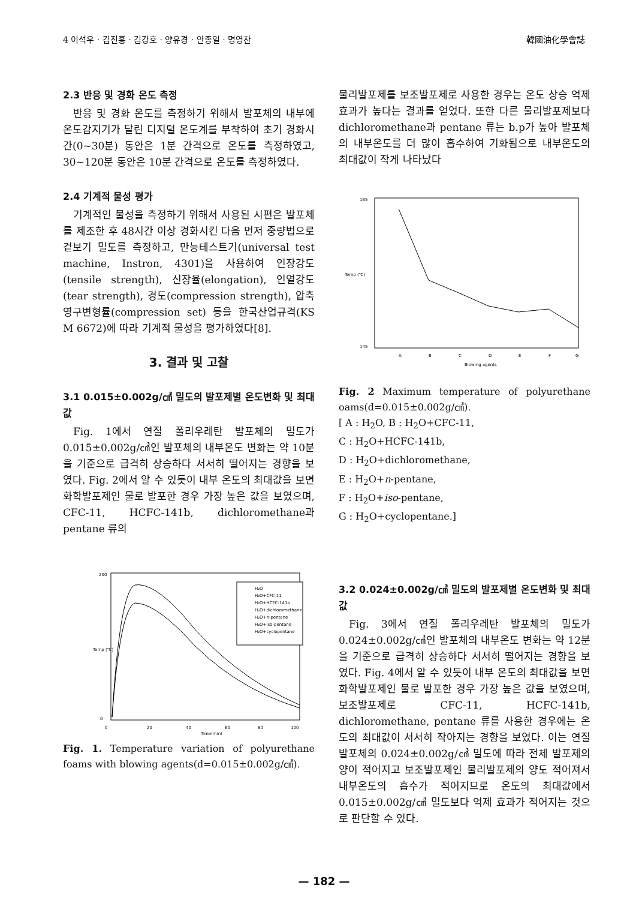4 이석우 · 김진홍 · 김강호 · 양유경 · 안종일 · 명영찬 韓國油化學會誌
2.3 반응 및 경화 온도 측정
반응 및 경화 온도를 측정하기 위해서 발포체의 내부에 온도감지기가 달린 디지털 온도계를 부착하여 초기 경화시간(0~30분) 동안은 1분 간격으로 온도를 측정하였고, 30~120분 동안은 10분 간격으로 온도를 측정하였다.
2.4 기계적 물성 평가
기계적인 물성을 측정하기 위해서 사용된 시편은 발포체를 제조한 후 48시간 이상 경화시킨 다음 먼저 중량법으로 겉보기 밀도를 측정하고, 만능테스트기(universal test machine, Instron, 4301)을 사용하여 인장강도(tensile strength), 신장율(elongation), 인열강도(tear strength), 경도(compression strength), 압축영구변형률(compression set) 등을 한국산업규격(KS M 6672)에 따라 기계적 물성을 평가하였다[8].
3. 결과 및 고찰
3.1 0.015±0.002g/㎤ 밀도의 발포제별 온도변화 및 최대값
Fig. 1에서 연질 폴리우레탄 발포체의 밀도가 0.015±0.002g/㎤인 발포체의 내부온도 변화는 약 10분을 기준으로 급격히 상승하다 서서히 떨어지는 경향을 보였다. Fig. 2에서 알 수 있듯이 내부 온도의 최대값을 보면 화학발포제인 물로 발포한 경우 가장 높은 값을 보였으며, CFC-11, HCFC-141b, dichloromethane과 pentane 류의
200
0
0
20
40
60
80
100
Time(min)
H₂O
H₂O+CFC-11
H₂O+HCFC-141b
H₂O+dichloromethane
H₂O+n-pentane
H₂O+iso-pentane
H₂O+cyclopentane
Temp (℃)
Fig. 1. Temperature variation of polyurethane foams with blowing agents(d=0.015±0.002g/㎤).
물리발포제를 보조발포제로 사용한 경우는 온도 상승 억제 효과가 높다는 결과를 얻었다. 또한 다른 물리발포제보다 dichloromethane과 pentane 류는 b.p가 높아 발포체의 내부온도를 더 많이 흡수하여 기화됨으로 내부온도의 최대값이 작게 나타났다
185
145
Temp (℃)
A
B
C
D
E
F
G
Blowing agents
Fig. 2 Maximum temperature of polyurethane oams(d=0.015±0.002g/㎤).
[ A : H<sub>2</sub>O, B : H<sub>2</sub>O+CFC-11,
C : H<sub>2</sub>O+HCFC-141b,
D : H<sub>2</sub>O+dichloromethane,
E : H<sub>2</sub>O+n-pentane,
F : H<sub>2</sub>O+iso-pentane,
G : H<sub>2</sub>O+cyclopentane.]
3.2 0.024±0.002g/㎤ 밀도의 발포제별 온도변화 및 최대값
Fig. 3에서 연질 폴리우레탄 발포체의 밀도가 0.024±0.002g/㎤인 발포체의 내부온도 변화는 약 12분을 기준으로 급격히 상승하다 서서히 떨어지는 경향을 보였다. Fig. 4에서 알 수 있듯이 내부 온도의 최대값을 보면 화학발포제인 물로 발포한 경우 가장 높은 값을 보였으며, 보조발포제로 CFC-11, HCFC-141b, dichloromethane, pentane 류를 사용한 경우에는 온도의 최대값이 서서히 작아지는 경향을 보였다. 이는 연질 발포체의 0.024±0.002g/㎤ 밀도에 따라 전체 발포제의 양이 적어지고 보조발포제인 물리발포제의 양도 적어져서 내부온도의 흡수가 적어지므로 온도의 최대값에서 0.015±0.002g/㎤ 밀도보다 억제 효과가 적어지는 것으로 판단할 수 있다.
— 182 —